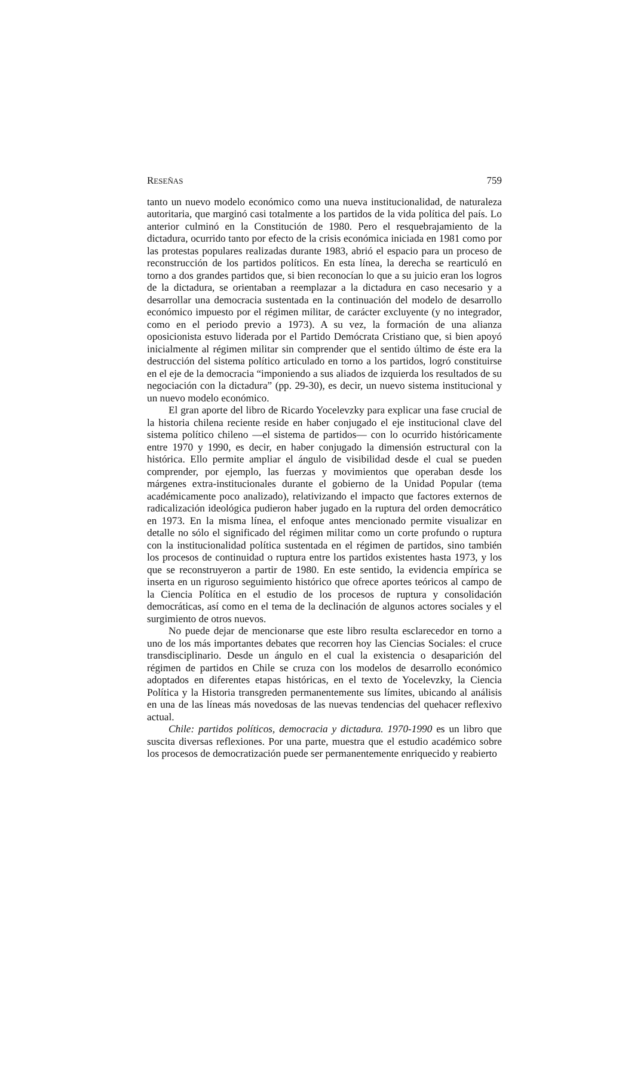RESEÑAS 759
tanto un nuevo modelo económico como una nueva institucionalidad, de naturaleza autoritaria, que marginó casi totalmente a los partidos de la vida política del país. Lo anterior culminó en la Constitución de 1980. Pero el resquebrajamiento de la dictadura, ocurrido tanto por efecto de la crisis económica iniciada en 1981 como por las protestas populares realizadas durante 1983, abrió el espacio para un proceso de reconstrucción de los partidos políticos. En esta línea, la derecha se rearticuló en torno a dos grandes partidos que, si bien reconocían lo que a su juicio eran los logros de la dictadura, se orientaban a reemplazar a la dictadura en caso necesario y a desarrollar una democracia sustentada en la continuación del modelo de desarrollo económico impuesto por el régimen militar, de carácter excluyente (y no integrador, como en el periodo previo a 1973). A su vez, la formación de una alianza oposicionista estuvo liderada por el Partido Demócrata Cristiano que, si bien apoyó inicialmente al régimen militar sin comprender que el sentido último de éste era la destrucción del sistema político articulado en torno a los partidos, logró constituirse en el eje de la democracia “imponiendo a sus aliados de izquierda los resultados de su negociación con la dictadura” (pp. 29-30), es decir, un nuevo sistema institucional y un nuevo modelo económico.
El gran aporte del libro de Ricardo Yocelevzky para explicar una fase crucial de la historia chilena reciente reside en haber conjugado el eje institucional clave del sistema político chileno —el sistema de partidos— con lo ocurrido históricamente entre 1970 y 1990, es decir, en haber conjugado la dimensión estructural con la histórica. Ello permite ampliar el ángulo de visibilidad desde el cual se pueden comprender, por ejemplo, las fuerzas y movimientos que operaban desde los márgenes extra-institucionales durante el gobierno de la Unidad Popular (tema académicamente poco analizado), relativizando el impacto que factores externos de radicalización ideológica pudieron haber jugado en la ruptura del orden democrático en 1973. En la misma línea, el enfoque antes mencionado permite visualizar en detalle no sólo el significado del régimen militar como un corte profundo o ruptura con la institucionalidad política sustentada en el régimen de partidos, sino también los procesos de continuidad o ruptura entre los partidos existentes hasta 1973, y los que se reconstruyeron a partir de 1980. En este sentido, la evidencia empírica se inserta en un riguroso seguimiento histórico que ofrece aportes teóricos al campo de la Ciencia Política en el estudio de los procesos de ruptura y consolidación democráticas, así como en el tema de la declinación de algunos actores sociales y el surgimiento de otros nuevos.
No puede dejar de mencionarse que este libro resulta esclarecedor en torno a uno de los más importantes debates que recorren hoy las Ciencias Sociales: el cruce transdisciplinario. Desde un ángulo en el cual la existencia o desaparición del régimen de partidos en Chile se cruza con los modelos de desarrollo económico adoptados en diferentes etapas históricas, en el texto de Yocelevzky, la Ciencia Política y la Historia transgreden permanentemente sus límites, ubicando al análisis en una de las líneas más novedosas de las nuevas tendencias del quehacer reflexivo actual.
Chile: partidos políticos, democracia y dictadura. 1970-1990 es un libro que suscita diversas reflexiones. Por una parte, muestra que el estudio académico sobre los procesos de democratización puede ser permanentemente enriquecido y reabierto